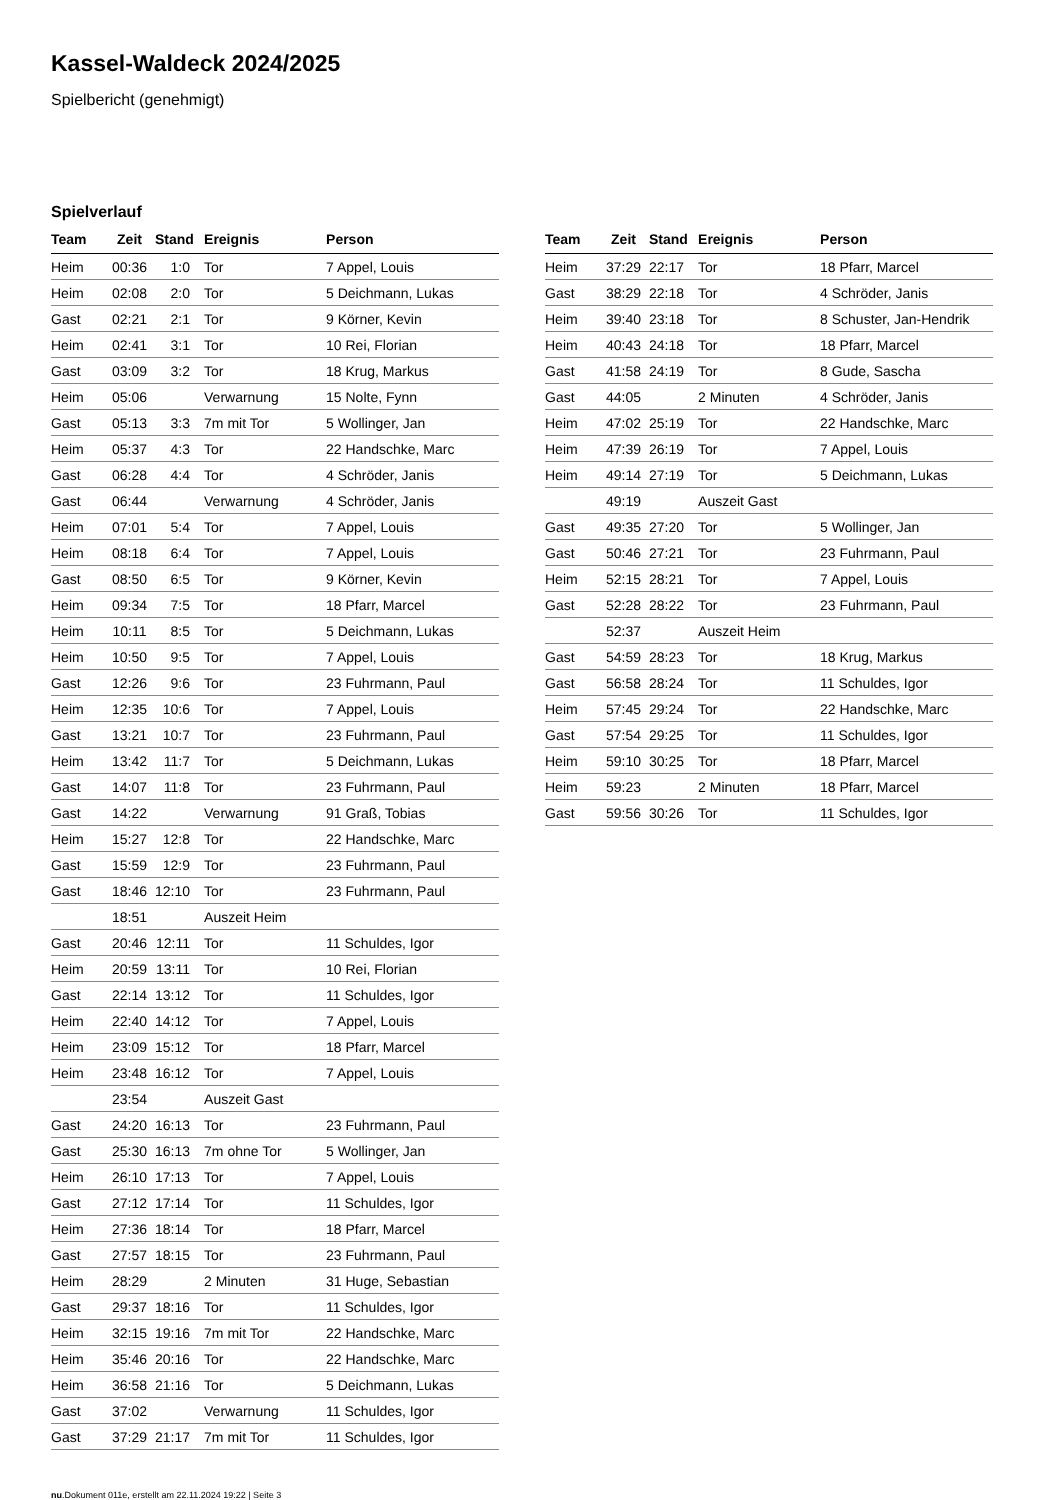Kassel-Waldeck 2024/2025
Spielbericht (genehmigt)
Spielverlauf
| Team | Zeit | Stand | Ereignis | Person |
| --- | --- | --- | --- | --- |
| Heim | 00:36 | 1:0 | Tor | 7 Appel, Louis |
| Heim | 02:08 | 2:0 | Tor | 5 Deichmann, Lukas |
| Gast | 02:21 | 2:1 | Tor | 9 Körner, Kevin |
| Heim | 02:41 | 3:1 | Tor | 10 Rei, Florian |
| Gast | 03:09 | 3:2 | Tor | 18 Krug, Markus |
| Heim | 05:06 | | Verwarnung | 15 Nolte, Fynn |
| Gast | 05:13 | 3:3 | 7m mit Tor | 5 Wollinger, Jan |
| Heim | 05:37 | 4:3 | Tor | 22 Handschke, Marc |
| Gast | 06:28 | 4:4 | Tor | 4 Schröder, Janis |
| Gast | 06:44 | | Verwarnung | 4 Schröder, Janis |
| Heim | 07:01 | 5:4 | Tor | 7 Appel, Louis |
| Heim | 08:18 | 6:4 | Tor | 7 Appel, Louis |
| Gast | 08:50 | 6:5 | Tor | 9 Körner, Kevin |
| Heim | 09:34 | 7:5 | Tor | 18 Pfarr, Marcel |
| Heim | 10:11 | 8:5 | Tor | 5 Deichmann, Lukas |
| Heim | 10:50 | 9:5 | Tor | 7 Appel, Louis |
| Gast | 12:26 | 9:6 | Tor | 23 Fuhrmann, Paul |
| Heim | 12:35 | 10:6 | Tor | 7 Appel, Louis |
| Gast | 13:21 | 10:7 | Tor | 23 Fuhrmann, Paul |
| Heim | 13:42 | 11:7 | Tor | 5 Deichmann, Lukas |
| Gast | 14:07 | 11:8 | Tor | 23 Fuhrmann, Paul |
| Gast | 14:22 | | Verwarnung | 91 Graß, Tobias |
| Heim | 15:27 | 12:8 | Tor | 22 Handschke, Marc |
| Gast | 15:59 | 12:9 | Tor | 23 Fuhrmann, Paul |
| Gast | 18:46 | 12:10 | Tor | 23 Fuhrmann, Paul |
| | 18:51 | | Auszeit Heim | |
| Gast | 20:46 | 12:11 | Tor | 11 Schuldes, Igor |
| Heim | 20:59 | 13:11 | Tor | 10 Rei, Florian |
| Gast | 22:14 | 13:12 | Tor | 11 Schuldes, Igor |
| Heim | 22:40 | 14:12 | Tor | 7 Appel, Louis |
| Heim | 23:09 | 15:12 | Tor | 18 Pfarr, Marcel |
| Heim | 23:48 | 16:12 | Tor | 7 Appel, Louis |
| | 23:54 | | Auszeit Gast | |
| Gast | 24:20 | 16:13 | Tor | 23 Fuhrmann, Paul |
| Gast | 25:30 | 16:13 | 7m ohne Tor | 5 Wollinger, Jan |
| Heim | 26:10 | 17:13 | Tor | 7 Appel, Louis |
| Gast | 27:12 | 17:14 | Tor | 11 Schuldes, Igor |
| Heim | 27:36 | 18:14 | Tor | 18 Pfarr, Marcel |
| Gast | 27:57 | 18:15 | Tor | 23 Fuhrmann, Paul |
| Heim | 28:29 | | 2 Minuten | 31 Huge, Sebastian |
| Gast | 29:37 | 18:16 | Tor | 11 Schuldes, Igor |
| Heim | 32:15 | 19:16 | 7m mit Tor | 22 Handschke, Marc |
| Heim | 35:46 | 20:16 | Tor | 22 Handschke, Marc |
| Heim | 36:58 | 21:16 | Tor | 5 Deichmann, Lukas |
| Gast | 37:02 | | Verwarnung | 11 Schuldes, Igor |
| Gast | 37:29 | 21:17 | 7m mit Tor | 11 Schuldes, Igor |
| Team | Zeit | Stand | Ereignis | Person |
| --- | --- | --- | --- | --- |
| Heim | 37:29 | 22:17 | Tor | 18 Pfarr, Marcel |
| Gast | 38:29 | 22:18 | Tor | 4 Schröder, Janis |
| Heim | 39:40 | 23:18 | Tor | 8 Schuster, Jan-Hendrik |
| Heim | 40:43 | 24:18 | Tor | 18 Pfarr, Marcel |
| Gast | 41:58 | 24:19 | Tor | 8 Gude, Sascha |
| Gast | 44:05 | | 2 Minuten | 4 Schröder, Janis |
| Heim | 47:02 | 25:19 | Tor | 22 Handschke, Marc |
| Heim | 47:39 | 26:19 | Tor | 7 Appel, Louis |
| Heim | 49:14 | 27:19 | Tor | 5 Deichmann, Lukas |
| | 49:19 | | Auszeit Gast | |
| Gast | 49:35 | 27:20 | Tor | 5 Wollinger, Jan |
| Gast | 50:46 | 27:21 | Tor | 23 Fuhrmann, Paul |
| Heim | 52:15 | 28:21 | Tor | 7 Appel, Louis |
| Gast | 52:28 | 28:22 | Tor | 23 Fuhrmann, Paul |
| | 52:37 | | Auszeit Heim | |
| Gast | 54:59 | 28:23 | Tor | 18 Krug, Markus |
| Gast | 56:58 | 28:24 | Tor | 11 Schuldes, Igor |
| Heim | 57:45 | 29:24 | Tor | 22 Handschke, Marc |
| Gast | 57:54 | 29:25 | Tor | 11 Schuldes, Igor |
| Heim | 59:10 | 30:25 | Tor | 18 Pfarr, Marcel |
| Heim | 59:23 | | 2 Minuten | 18 Pfarr, Marcel |
| Gast | 59:56 | 30:26 | Tor | 11 Schuldes, Igor |
nu.Dokument 011e, erstellt am 22.11.2024 19:22 | Seite 3